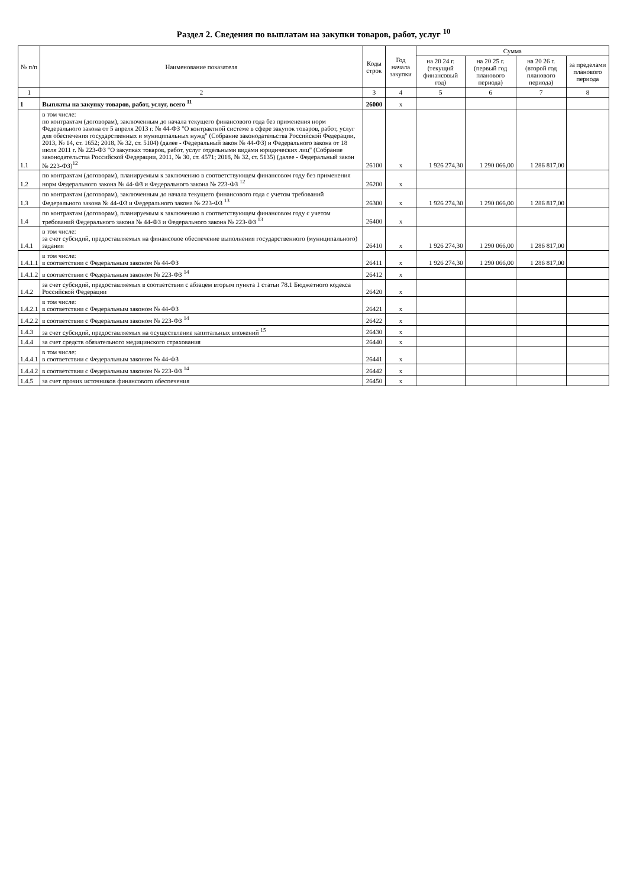Раздел 2. Сведения по выплатам на закупки товаров, работ, услуг <sup>10</sup>
| № п/п | Наименование показателя | Коды строк | Год начала закупки | Сумма | | | |
| --- | --- | --- | --- | --- | --- | --- | --- |
| | | | | на 20 24 г. (текущий финансовый год) | на 20 25 г. (первый год планового периода) | на 20 26 г. (второй год планового периода) | за пределами планового периода |
| 1 | 2 | 3 | 4 | 5 | 6 | 7 | 8 |
| 1 | Выплаты на закупку товаров, работ, услуг, всего <sup>11</sup> | 26000 | x | | | | |
| 1.1 | в том числе: по контрактам (договорам), заключенным до начала текущего финансового года без применения норм Федерального закона от 5 апреля 2013 г. № 44-ФЗ "О контрактной системе в сфере закупок товаров, работ, услуг для обеспечения государственных и муниципальных нужд" (Собрание законодательства Российской Федерации, 2013, № 14, ст. 1652; 2018, № 32, ст. 5104) (далее - Федеральный закон № 44-ФЗ) и Федерального закона от 18 июля 2011 г. № 223-ФЗ "О закупках товаров, работ, услуг отдельными видами юридических лиц" (Собрание законодательства Российской Федерации, 2011, № 30, ст. 4571; 2018, № 32, ст. 5135) (далее - Федеральный закон № 223-ФЗ)<sup>12</sup> | 26100 | x | 1 926 274,30 | 1 290 066,00 | 1 286 817,00 | |
| 1.2 | по контрактам (договорам), планируемым к заключению в соответствующем финансовом году без применения норм Федерального закона № 44-ФЗ и Федерального закона № 223-ФЗ <sup>12</sup> | 26200 | x | | | | |
| 1.3 | по контрактам (договорам), заключенным до начала текущего финансового года с учетом требований Федерального закона № 44-ФЗ и Федерального закона № 223-ФЗ <sup>13</sup> | 26300 | x | 1 926 274,30 | 1 290 066,00 | 1 286 817,00 | |
| 1.4 | по контрактам (договорам), планируемым к заключению в соответствующем финансовом году с учетом требований Федерального закона № 44-ФЗ и Федерального закона № 223-ФЗ <sup>13</sup> | 26400 | x | | | | |
| 1.4.1 | в том числе: за счет субсидий, предоставляемых на финансовое обеспечение выполнения государственного (муниципального) задания | 26410 | x | 1 926 274,30 | 1 290 066,00 | 1 286 817,00 | |
| 1.4.1.1 | в том числе: в соответствии с Федеральным законом № 44-ФЗ | 26411 | x | 1 926 274,30 | 1 290 066,00 | 1 286 817,00 | |
| 1.4.1.2 | в соответствии с Федеральным законом № 223-ФЗ <sup>14</sup> | 26412 | x | | | | |
| 1.4.2 | за счет субсидий, предоставляемых в соответствии с абзацем вторым пункта 1 статьи 78.1 Бюджетного кодекса Российской Федерации | 26420 | x | | | | |
| 1.4.2.1 | в том числе: в соответствии с Федеральным законом № 44-ФЗ | 26421 | x | | | | |
| 1.4.2.2 | в соответствии с Федеральным законом № 223-ФЗ <sup>14</sup> | 26422 | x | | | | |
| 1.4.3 | за счет субсидий, предоставляемых на осуществление капитальных вложений <sup>15</sup> | 26430 | x | | | | |
| 1.4.4 | за счет средств обязательного медицинского страхования | 26440 | x | | | | |
| 1.4.4.1 | в том числе: в соответствии с Федеральным законом № 44-ФЗ | 26441 | x | | | | |
| 1.4.4.2 | в соответствии с Федеральным законом № 223-ФЗ <sup>14</sup> | 26442 | x | | | | |
| 1.4.5 | за счет прочих источников финансового обеспечения | 26450 | x | | | | |